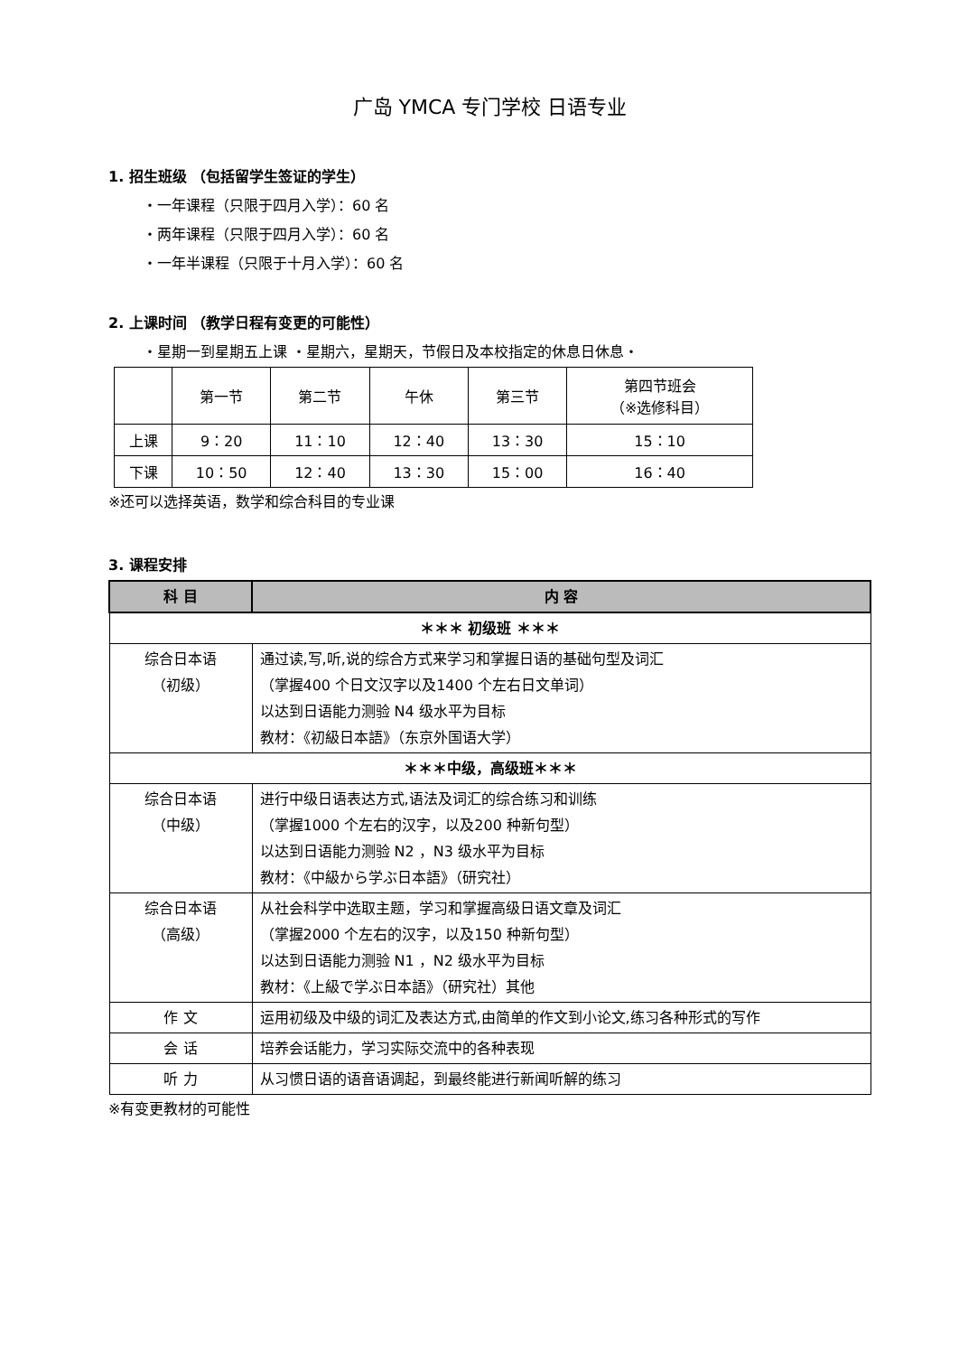广岛 YMCA 专门学校 日语专业
1. 招生班级 （包括留学生签证的学生）
・一年课程（只限于四月入学）：60 名
・两年课程（只限于四月入学）：60 名
・一年半课程（只限于十月入学）：60 名
2. 上课时间 （教学日程有变更的可能性）
・星期一到星期五上课 ・星期六，星期天，节假日及本校指定的休息日休息・
| | 第一节 | 第二节 | 午休 | 第三节 | 第四节班会 （※选修科目） |
| 上课 | 9：20 | 11：10 | 12：40 | 13：30 | 15：10 |
| 下课 | 10：50 | 12：40 | 13：30 | 15：00 | 16：40 |
※还可以选择英语，数学和综合科目的专业课
3. 课程安排
| 科 目 | 内 容 |
| --- | --- |
| ＊＊＊ 初级班 ＊＊＊ | |
| 综合日本语 （初级） | 通过读,写,听,说的综合方式来学习和掌握日语的基础句型及词汇 （掌握400 个日文汉字以及1400 个左右日文单词） 以达到日语能力测验 N4 级水平为目标 教材：《初級日本語》（东京外国语大学） |
| ＊＊＊中级，高级班＊＊＊ | |
| 综合日本语 （中级） | 进行中级日语表达方式,语法及词汇的综合练习和训练 （掌握1000 个左右的汉字，以及200 种新句型） 以达到日语能力测验 N2 ，N3 级水平为目标 教材：《中級から学ぶ日本語》（研究社） |
| 综合日本语 （高级） | 从社会科学中选取主题，学习和掌握高级日语文章及词汇 （掌握2000 个左右的汉字，以及150 种新句型） 以达到日语能力测验 N1 ，N2 级水平为目标 教材：《上級で学ぶ日本語》（研究社）其他 |
| 作 文 | 运用初级及中级的词汇及表达方式,由简单的作文到小论文,练习各种形式的写作 |
| 会 话 | 培养会话能力，学习实际交流中的各种表现 |
| 听 力 | 从习惯日语的语音语调起，到最终能进行新闻听解的练习 |
※有变更教材的可能性